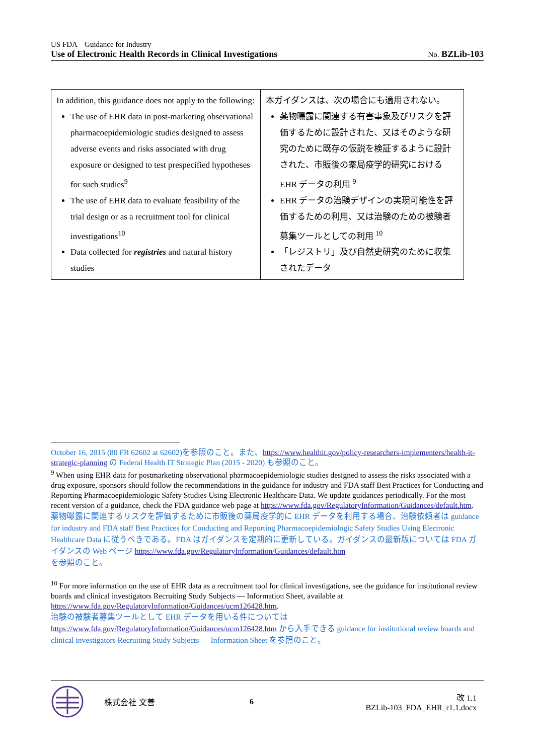US FDA　Guidance for Industry
Use of Electronic Health Records in Clinical Investigations No. BZLib-103
| In addition, this guidance does not apply to the following: The use of EHR data in post-marketing observational pharmacoepidemiologic studies designed to assess adverse events and risks associated with drug exposure or designed to test prespecified hypotheses for such studies<sup>9</sup> The use of EHR data to evaluate feasibility of the trial design or as a recruitment tool for clinical investigations<sup>10</sup> Data collected for registries and natural history studies | 本ガイダンスは、次の場合にも適用されない。 薬物曝露に関連する有害事象及びリスクを評価するために設計された、又はそのような研究のために既存の仮説を検証するように設計された、市販後の薬局疫学的研究における EHR データの利用 <sup>9</sup> EHR データの治験デザインの実現可能性を評価するための利用、又は治験のための被験者募集ツールとしての利用 <sup>10</sup> 「レジストリ」及び自然史研究のために収集されたデータ |
October 16, 2015 (80 FR 62602 at 62602)を参照のこと。また、https://www.healthit.gov/policy-researchers-implementers/health-it-strategic-planning の Federal Health IT Strategic Plan (2015 - 2020) も参照のこと。
<sup>9</sup> When using EHR data for postmarketing observational pharmacoepidemiologic studies designed to assess the risks associated with a drug exposure, sponsors should follow the recommendations in the guidance for industry and FDA staff Best Practices for Conducting and Reporting Pharmacoepidemiologic Safety Studies Using Electronic Healthcare Data. We update guidances periodically. For the most recent version of a guidance, check the FDA guidance web page at https://www.fda.gov/RegulatoryInformation/Guidances/default.htm.
薬物曝露に関連するリスクを評価するために市販後の薬局疫学的に EHR データを利用する場合、治験依頼者は guidance for industry and FDA staff Best Practices for Conducting and Reporting Pharmacoepidemiologic Safety Studies Using Electronic Healthcare Data に従うべきである。FDA はガイダンスを定期的に更新している。ガイダンスの最新版については FDA ガイダンスの Web ページ https://www.fda.gov/RegulatoryInformation/Guidances/default.htm
を参照のこと。
<sup>10</sup> For more information on the use of EHR data as a recruitment tool for clinical investigations, see the guidance for institutional review boards and clinical investigators Recruiting Study Subjects — Information Sheet, available at https://www.fda.gov/RegulatoryInformation/Guidances/ucm126428.htm.
治験の被験者募集ツールとして EHR データを用いる件については
https://www.fda.gov/RegulatoryInformation/Guidances/ucm126428.htm から入手できる guidance for institutional review boards and clinical investigators Recruiting Study Subjects — Information Sheet を参照のこと。
株式会社 文善 6 改 1.1
BZLib-103_FDA_EHR_r1.1.docx